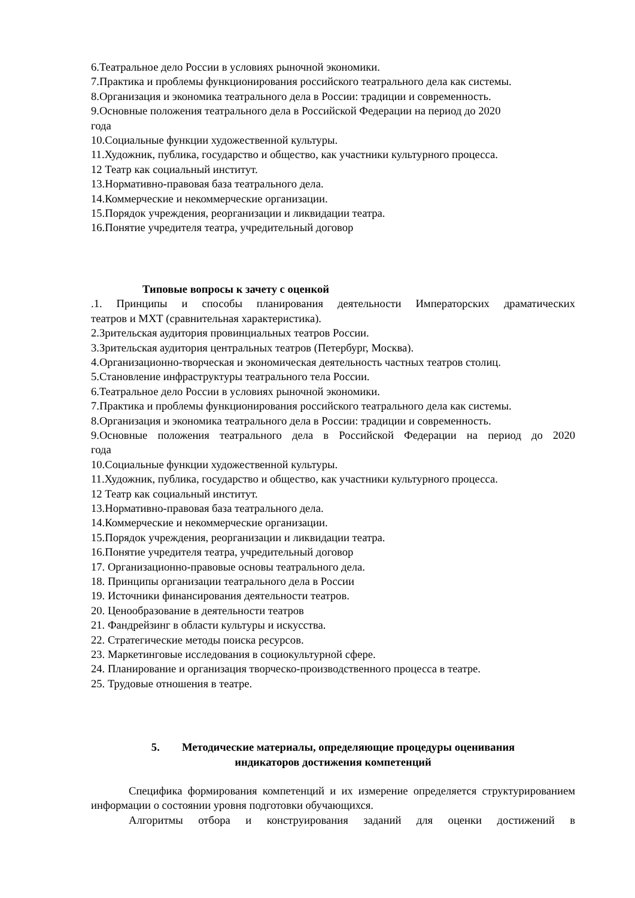6.Театральное дело России в условиях рыночной экономики.
7.Практика и проблемы функционирования российского театрального дела как системы.
8.Организация и экономика театрального дела в России: традиции и современность.
9.Основные положения театрального дела в Российской Федерации на период до 2020
года
10.Социальные функции художественной культуры.
11.Художник, публика, государство и общество, как участники культурного процесса.
12 Театр как социальный институт.
13.Нормативно-правовая база театрального дела.
14.Коммерческие и некоммерческие организации.
15.Порядок учреждения, реорганизации и ликвидации театра.
16.Понятие учредителя театра, учредительный договор
Типовые вопросы к зачету с оценкой
.1. Принципы и способы планирования деятельности Императорских драматических
театров и МХТ (сравнительная характеристика).
2.Зрительская аудитория провинциальных театров России.
3.Зрительская аудитория центральных театров (Петербург, Москва).
4.Организационно-творческая и экономическая деятельность частных театров столиц.
5.Становление инфраструктуры театрального тела России.
6.Театральное дело России в условиях рыночной экономики.
7.Практика и проблемы функционирования российского театрального дела как системы.
8.Организация и экономика театрального дела в России: традиции и современность.
9.Основные положения театрального дела в Российской Федерации на период до 2020
года
10.Социальные функции художественной культуры.
11.Художник, публика, государство и общество, как участники культурного процесса.
12 Театр как социальный институт.
13.Нормативно-правовая база театрального дела.
14.Коммерческие и некоммерческие организации.
15.Порядок учреждения, реорганизации и ликвидации театра.
16.Понятие учредителя театра, учредительный договор
17. Организационно-правовые основы театрального дела.
18. Принципы организации театрального дела в России
19. Источники финансирования деятельности театров.
20. Ценообразование в деятельности театров
21. Фандрейзинг в области культуры и искусства.
22. Стратегические методы поиска ресурсов.
23. Маркетинговые исследования в социокультурной сфере.
24. Планирование и организация творческо-производственного процесса в театре.
25. Трудовые отношения в театре.
5. Методические материалы, определяющие процедуры оценивания
индикаторов достижения компетенций
Специфика формирования компетенций и их измерение определяется структурированием информации о состоянии уровня подготовки обучающихся.
Алгоритмы отбора и конструирования заданий для оценки достижений в